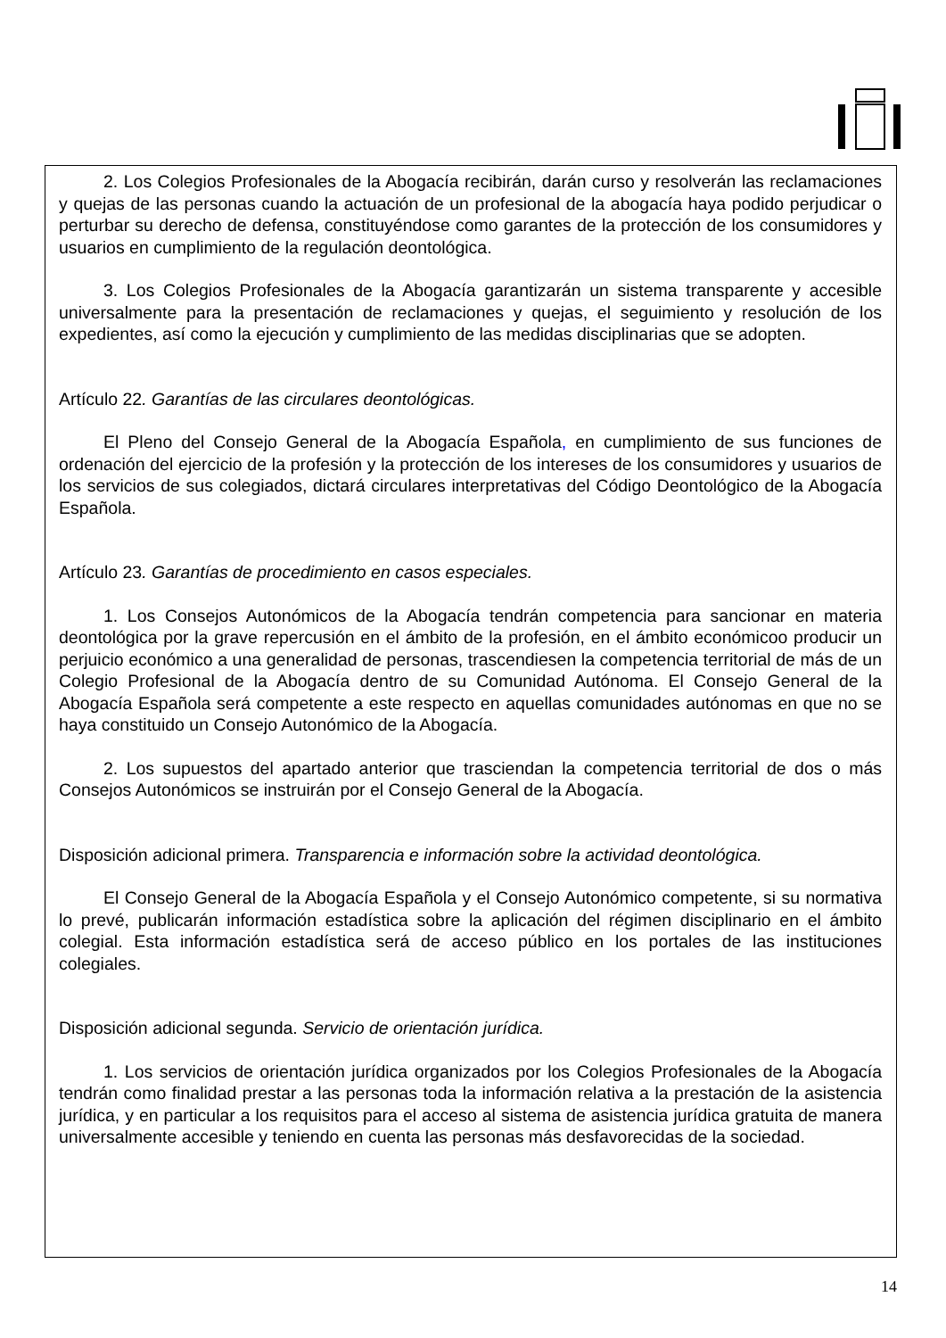2. Los Colegios Profesionales de la Abogacía recibirán, darán curso y resolverán las reclamaciones y quejas de las personas cuando la actuación de un profesional de la abogacía haya podido perjudicar o perturbar su derecho de defensa, constituyéndose como garantes de la protección de los consumidores y usuarios en cumplimiento de la regulación deontológica.
3. Los Colegios Profesionales de la Abogacía garantizarán un sistema transparente y accesible universalmente para la presentación de reclamaciones y quejas, el seguimiento y resolución de los expedientes, así como la ejecución y cumplimiento de las medidas disciplinarias que se adopten.
Artículo 22. Garantías de las circulares deontológicas.
El Pleno del Consejo General de la Abogacía Española, en cumplimiento de sus funciones de ordenación del ejercicio de la profesión y la protección de los intereses de los consumidores y usuarios de los servicios de sus colegiados, dictará circulares interpretativas del Código Deontológico de la Abogacía Española.
Artículo 23. Garantías de procedimiento en casos especiales.
1. Los Consejos Autonómicos de la Abogacía tendrán competencia para sancionar en materia deontológica por la grave repercusión en el ámbito de la profesión, en el ámbito económicoo producir un perjuicio económico a una generalidad de personas, trascendiesen la competencia territorial de más de un Colegio Profesional de la Abogacía dentro de su Comunidad Autónoma. El Consejo General de la Abogacía Española será competente a este respecto en aquellas comunidades autónomas en que no se haya constituido un Consejo Autonómico de la Abogacía.
2. Los supuestos del apartado anterior que trasciendan la competencia territorial de dos o más Consejos Autonómicos se instruirán por el Consejo General de la Abogacía.
Disposición adicional primera. Transparencia e información sobre la actividad deontológica.
El Consejo General de la Abogacía Española y el Consejo Autonómico competente, si su normativa lo prevé, publicarán información estadística sobre la aplicación del régimen disciplinario en el ámbito colegial. Esta información estadística será de acceso público en los portales de las instituciones colegiales.
Disposición adicional segunda. Servicio de orientación jurídica.
1. Los servicios de orientación jurídica organizados por los Colegios Profesionales de la Abogacía tendrán como finalidad prestar a las personas toda la información relativa a la prestación de la asistencia jurídica, y en particular a los requisitos para el acceso al sistema de asistencia jurídica gratuita de manera universalmente accesible y teniendo en cuenta las personas más desfavorecidas de la sociedad.
14